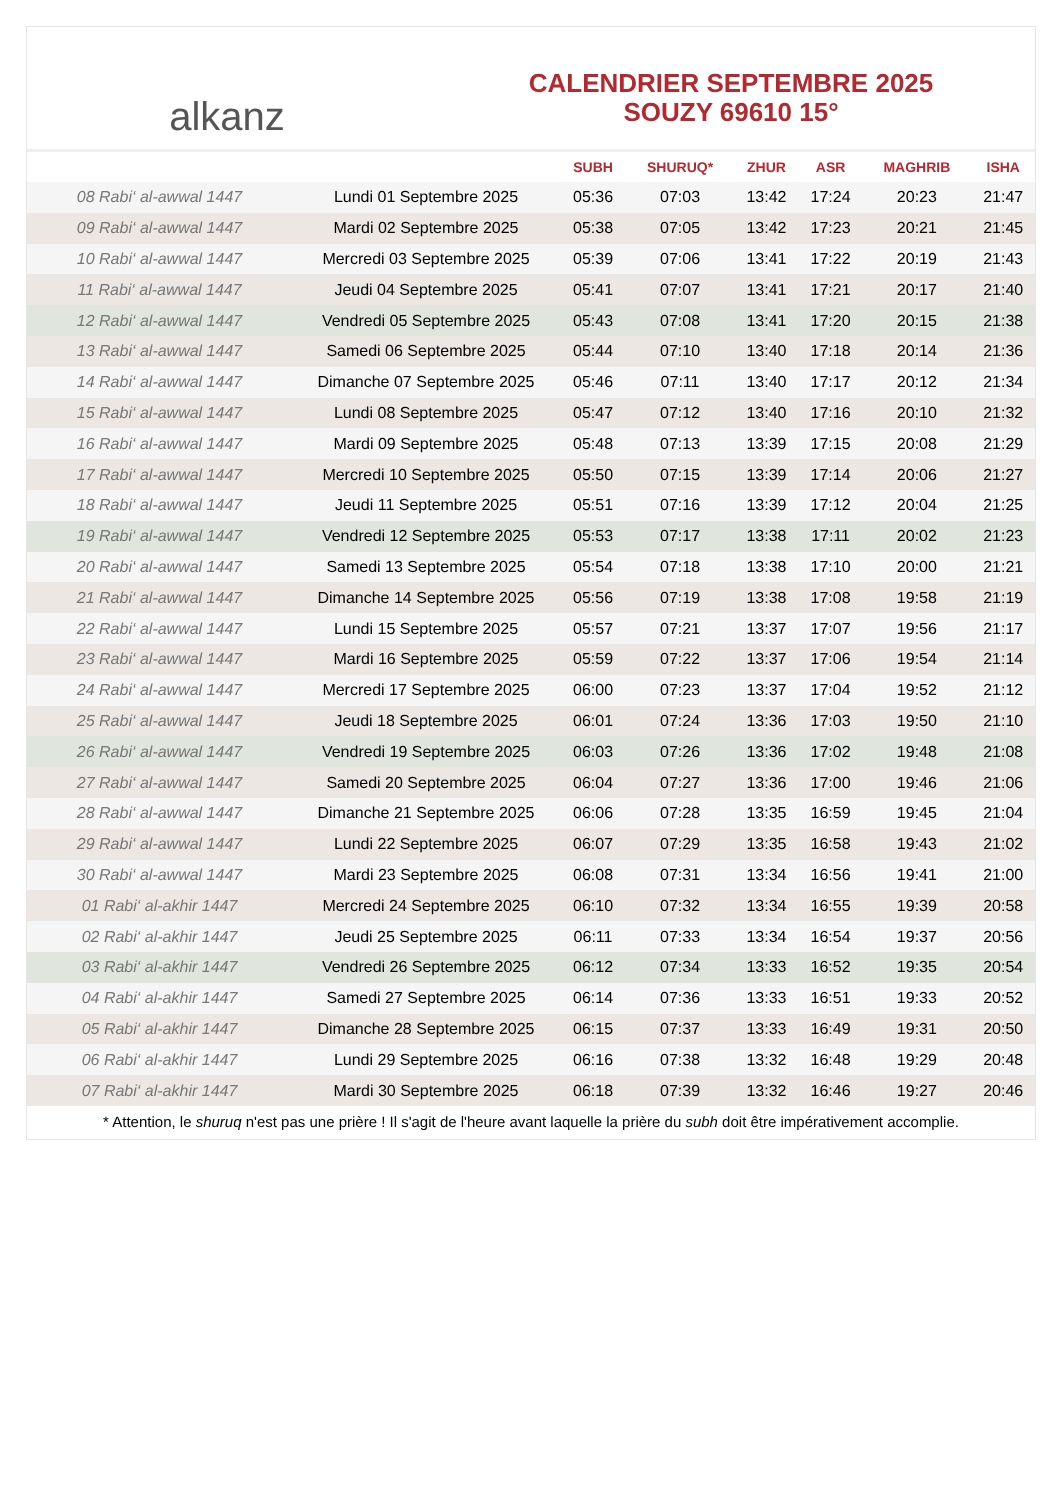alkanz
CALENDRIER SEPTEMBRE 2025
SOUZY 69610 15°
| | | SUBH | SHURUQ* | ZHUR | ASR | MAGHRIB | ISHA |
| --- | --- | --- | --- | --- | --- | --- | --- |
| 08 Rabi‘ al-awwal 1447 | Lundi 01 Septembre 2025 | 05:36 | 07:03 | 13:42 | 17:24 | 20:23 | 21:47 |
| 09 Rabi‘ al-awwal 1447 | Mardi 02 Septembre 2025 | 05:38 | 07:05 | 13:42 | 17:23 | 20:21 | 21:45 |
| 10 Rabi‘ al-awwal 1447 | Mercredi 03 Septembre 2025 | 05:39 | 07:06 | 13:41 | 17:22 | 20:19 | 21:43 |
| 11 Rabi‘ al-awwal 1447 | Jeudi 04 Septembre 2025 | 05:41 | 07:07 | 13:41 | 17:21 | 20:17 | 21:40 |
| 12 Rabi‘ al-awwal 1447 | Vendredi 05 Septembre 2025 | 05:43 | 07:08 | 13:41 | 17:20 | 20:15 | 21:38 |
| 13 Rabi‘ al-awwal 1447 | Samedi 06 Septembre 2025 | 05:44 | 07:10 | 13:40 | 17:18 | 20:14 | 21:36 |
| 14 Rabi‘ al-awwal 1447 | Dimanche 07 Septembre 2025 | 05:46 | 07:11 | 13:40 | 17:17 | 20:12 | 21:34 |
| 15 Rabi‘ al-awwal 1447 | Lundi 08 Septembre 2025 | 05:47 | 07:12 | 13:40 | 17:16 | 20:10 | 21:32 |
| 16 Rabi‘ al-awwal 1447 | Mardi 09 Septembre 2025 | 05:48 | 07:13 | 13:39 | 17:15 | 20:08 | 21:29 |
| 17 Rabi‘ al-awwal 1447 | Mercredi 10 Septembre 2025 | 05:50 | 07:15 | 13:39 | 17:14 | 20:06 | 21:27 |
| 18 Rabi‘ al-awwal 1447 | Jeudi 11 Septembre 2025 | 05:51 | 07:16 | 13:39 | 17:12 | 20:04 | 21:25 |
| 19 Rabi‘ al-awwal 1447 | Vendredi 12 Septembre 2025 | 05:53 | 07:17 | 13:38 | 17:11 | 20:02 | 21:23 |
| 20 Rabi‘ al-awwal 1447 | Samedi 13 Septembre 2025 | 05:54 | 07:18 | 13:38 | 17:10 | 20:00 | 21:21 |
| 21 Rabi‘ al-awwal 1447 | Dimanche 14 Septembre 2025 | 05:56 | 07:19 | 13:38 | 17:08 | 19:58 | 21:19 |
| 22 Rabi‘ al-awwal 1447 | Lundi 15 Septembre 2025 | 05:57 | 07:21 | 13:37 | 17:07 | 19:56 | 21:17 |
| 23 Rabi‘ al-awwal 1447 | Mardi 16 Septembre 2025 | 05:59 | 07:22 | 13:37 | 17:06 | 19:54 | 21:14 |
| 24 Rabi‘ al-awwal 1447 | Mercredi 17 Septembre 2025 | 06:00 | 07:23 | 13:37 | 17:04 | 19:52 | 21:12 |
| 25 Rabi‘ al-awwal 1447 | Jeudi 18 Septembre 2025 | 06:01 | 07:24 | 13:36 | 17:03 | 19:50 | 21:10 |
| 26 Rabi‘ al-awwal 1447 | Vendredi 19 Septembre 2025 | 06:03 | 07:26 | 13:36 | 17:02 | 19:48 | 21:08 |
| 27 Rabi‘ al-awwal 1447 | Samedi 20 Septembre 2025 | 06:04 | 07:27 | 13:36 | 17:00 | 19:46 | 21:06 |
| 28 Rabi‘ al-awwal 1447 | Dimanche 21 Septembre 2025 | 06:06 | 07:28 | 13:35 | 16:59 | 19:45 | 21:04 |
| 29 Rabi‘ al-awwal 1447 | Lundi 22 Septembre 2025 | 06:07 | 07:29 | 13:35 | 16:58 | 19:43 | 21:02 |
| 30 Rabi‘ al-awwal 1447 | Mardi 23 Septembre 2025 | 06:08 | 07:31 | 13:34 | 16:56 | 19:41 | 21:00 |
| 01 Rabi‘ al-akhir 1447 | Mercredi 24 Septembre 2025 | 06:10 | 07:32 | 13:34 | 16:55 | 19:39 | 20:58 |
| 02 Rabi‘ al-akhir 1447 | Jeudi 25 Septembre 2025 | 06:11 | 07:33 | 13:34 | 16:54 | 19:37 | 20:56 |
| 03 Rabi‘ al-akhir 1447 | Vendredi 26 Septembre 2025 | 06:12 | 07:34 | 13:33 | 16:52 | 19:35 | 20:54 |
| 04 Rabi‘ al-akhir 1447 | Samedi 27 Septembre 2025 | 06:14 | 07:36 | 13:33 | 16:51 | 19:33 | 20:52 |
| 05 Rabi‘ al-akhir 1447 | Dimanche 28 Septembre 2025 | 06:15 | 07:37 | 13:33 | 16:49 | 19:31 | 20:50 |
| 06 Rabi‘ al-akhir 1447 | Lundi 29 Septembre 2025 | 06:16 | 07:38 | 13:32 | 16:48 | 19:29 | 20:48 |
| 07 Rabi‘ al-akhir 1447 | Mardi 30 Septembre 2025 | 06:18 | 07:39 | 13:32 | 16:46 | 19:27 | 20:46 |
* Attention, le shuruq n'est pas une prière ! Il s'agit de l'heure avant laquelle la prière du subh doit être impérativement accomplie.